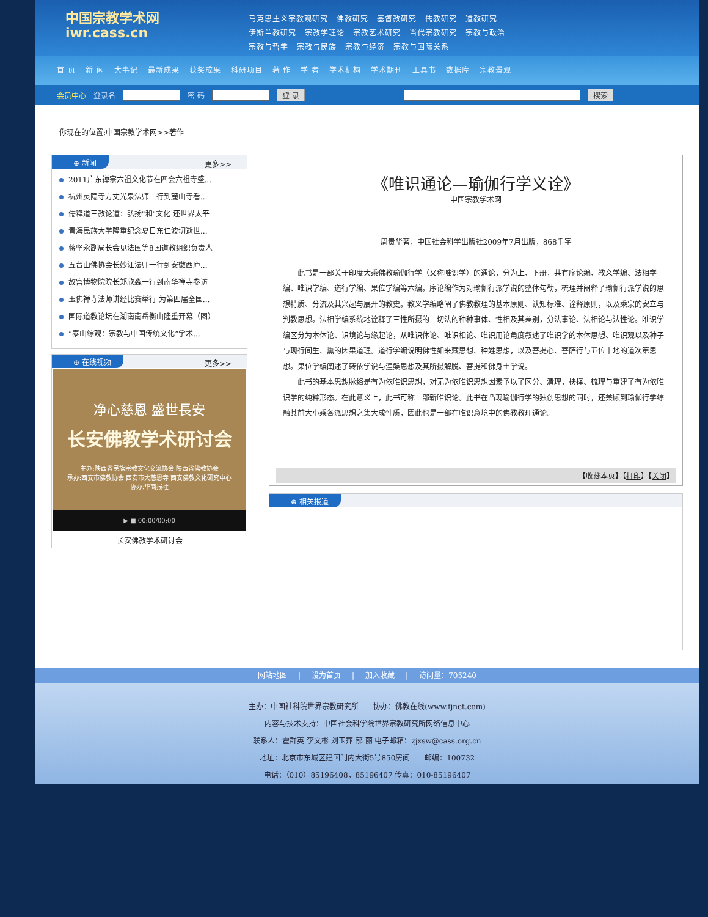中国宗教学术网
iwr.cass.cn
马克思主义宗教观研究 佛教研究 基督教研究 儒教研究 道教研究
伊斯兰教研究 宗教学理论 宗教艺术研究 当代宗教研究 宗教与政治
宗教与哲学 宗教与民族 宗教与经济 宗教与国际关系
首 页 新 闻 大事记 最新成果 获奖成果 科研项目 著 作 学 者 学术机构 学术期刊 工具书 数据库 宗教景观
会员中心 登录名 密 码 登 录 搜索
你现在的位置:中国宗教学术网>>著作
⊕ 新闻 更多>>
2011广东禅宗六祖文化节在四会六祖寺盛...
杭州灵隐寺方丈光泉法师一行到麓山寺看...
儒释道三教论道：弘扬"和"文化 还世界太平
青海民族大学隆重纪念夏日东仁波切逝世...
蒋坚永副局长会见法国等8国道教组织负责人
五台山佛协会长妙江法师一行到安徽西庐...
故宫博物院院长郑欣淼一行到南华禅寺参访
玉佛禅寺法师讲经比赛举行 为第四届全国...
国际道教论坛在湖南南岳衡山隆重开幕（图）
“泰山综观：宗教与中国传统文化”学术...
⊕ 在线视频 更多>>
净心慈恩 盛世長安
长安佛教学术研讨会
主办:陕西省民族宗教文化交流协会 陕西省佛教协会
承办:西安市佛教协会 西安市大慈恩寺 西安佛教文化研究中心
协办:华商报社
▶ ■ 00:00/00:00
长安佛教学术研讨会
《唯识通论—瑜伽行学义诠》
中国宗教学术网
周贵华著，中国社会科学出版社2009年7月出版，868千字
　　此书是一部关于印度大乘佛教瑜伽行学（又称唯识学）的通论，分为上、下册，共有序论编、教义学编、法相学编、唯识学编、道行学编、果位学编等六编。序论编作为对瑜伽行派学说的整体勾勒，梳理并阐释了瑜伽行派学说的思想特质、分流及其兴起与展开的教史。教义学编略阐了佛教教理的基本原则、认知标准、诠释原则，以及乘宗的安立与判教思想。法相学编系统地诠释了三性所摄的一切法的种种事体、性相及其差别，分法事论、法相论与法性论。唯识学编区分为本体论、识境论与缘起论，从唯识体论、唯识相论、唯识用论角度叙述了唯识学的本体思想、唯识观以及种子与现行间生、熏的因果道理。道行学编说明佛性如来藏思想、种姓思想，以及菩提心、菩萨行与五位十地的道次第思想。果位学编阐述了转依学说与涅槃思想及其所摄解脱、菩提和佛身土学说。
　　此书的基本思想脉络是有为依唯识思想，对无为依唯识思想因素予以了区分、清理，抉择、梳理与重建了有为依唯识学的纯粹形态。在此意义上，此书可称一部新唯识论。此书在凸现瑜伽行学的独创思想的同时，还兼顾到瑜伽行学综融其前大小乘各派思想之集大成性质，因此也是一部在唯识意境中的佛教教理通论。
【收藏本页】【打印】【关闭】
⊕ 相关报道
网站地图 | 设为首页 | 加入收藏 | 访问量：705240
主办：中国社科院世界宗教研究所　　协办：佛教在线(www.fjnet.com)
内容与技术支持：中国社会科学院世界宗教研究所网络信息中心
联系人：霍群英 李文彬 刘玉萍 郁 丽 电子邮箱：zjxsw@cass.org.cn
地址：北京市东城区建国门内大街5号850房间　　邮编：100732
电话：（010）85196408，85196407 传真：010-85196407